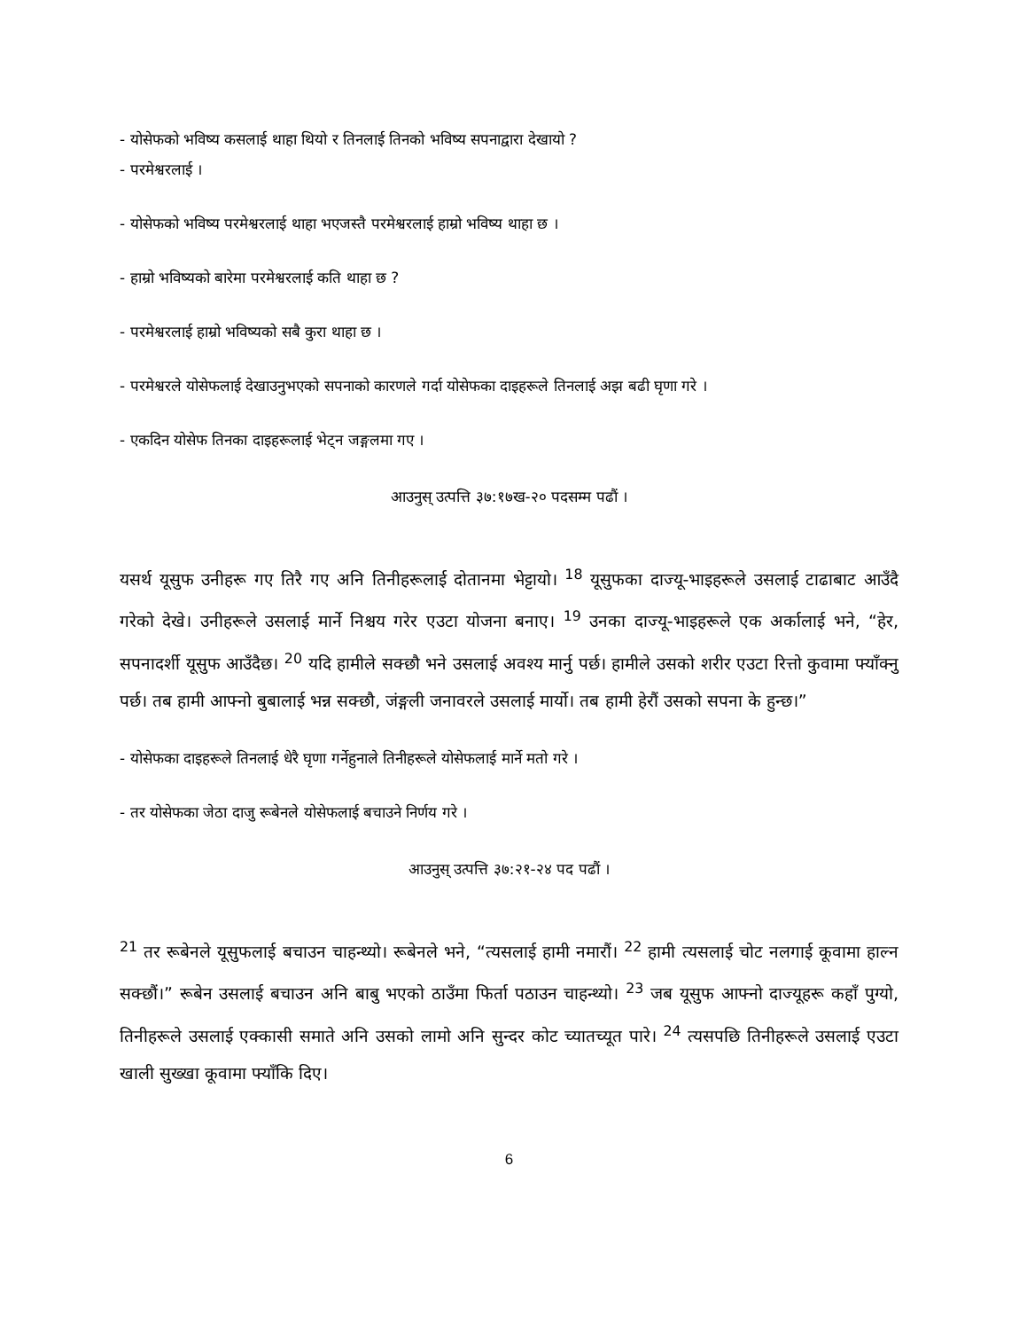- योसेफको भविष्य कसलाई थाहा थियो र तिनलाई तिनको भविष्य सपनाद्वारा देखायो ?
- परमेश्वरलाई ।
- योसेफको भविष्य परमेश्वरलाई थाहा भएजस्तै परमेश्वरलाई हाम्रो भविष्य थाहा छ ।
- हाम्रो भविष्यको बारेमा परमेश्वरलाई कति थाहा छ ?
- परमेश्वरलाई हाम्रो भविष्यको सबै कुरा थाहा छ ।
- परमेश्वरले योसेफलाई देखाउनुभएको सपनाको कारणले गर्दा योसेफका दाइहरूले तिनलाई अझ बढी घृणा गरे ।
- एकदिन योसेफ तिनका दाइहरूलाई भेट्न जङ्गलमा गए ।
आउनुस् उत्पत्ति ३७:१७ख-२० पदसम्म पढौं ।
यसर्थ यूसुफ उनीहरू गए तिरै गए अनि तिनीहरूलाई दोतानमा भेट्टायो। <sup>18</sup> यूसुफका दाज्यू-भाइहरूले उसलाई टाढाबाट आउँदै गरेको देखे। उनीहरूले उसलाई मार्ने निश्चय गरेर एउटा योजना बनाए। <sup>19</sup> उनका दाज्यू-भाइहरूले एक अर्कालाई भने, “हेर, सपनादर्शी यूसुफ आउँदैछ। <sup>20</sup> यदि हामीले सक्छौ भने उसलाई अवश्य मार्नु पर्छ। हामीले उसको शरीर एउटा रित्तो कुवामा फ्याँक्नु पर्छ। तब हामी आफ्नो बुबालाई भन्न सक्छौ, जंङ्गली जनावरले उसलाई मार्यो। तब हामी हेरौं उसको सपना के हुन्छ।”
- योसेफका दाइहरूले तिनलाई धेरै घृणा गर्नेहुनाले तिनीहरूले योसेफलाई मार्ने मतो गरे ।
- तर योसेफका जेठा दाजु रूबेनले योसेफलाई बचाउने निर्णय गरे ।
आउनुस् उत्पत्ति ३७:२१-२४ पद पढौं ।
<sup>21</sup> तर रूबेनले यूसुफलाई बचाउन चाहन्थ्यो। रूबेनले भने, “त्यसलाई हामी नमारौं। <sup>22</sup> हामी त्यसलाई चोट नलगाई कूवामा हाल्न सक्छौं।” रूबेन उसलाई बचाउन अनि बाबु भएको ठाउँमा फिर्ता पठाउन चाहन्थ्यो। <sup>23</sup> जब यूसुफ आफ्नो दाज्यूहरू कहाँ पुग्यो, तिनीहरूले उसलाई एक्कासी समाते अनि उसको लामो अनि सुन्दर कोट च्यातच्यूत पारे। <sup>24</sup> त्यसपछि तिनीहरूले उसलाई एउटा खाली सुख्खा कूवामा फ्याँकि दिए।
6